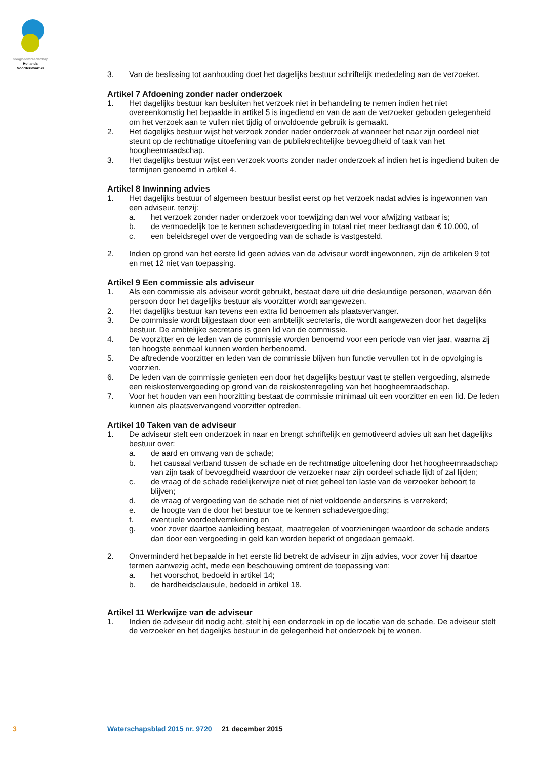hoogheemraadschap
Hollands
Noorderkwartier
3. Van de beslissing tot aanhouding doet het dagelijks bestuur schriftelijk mededeling aan de verzoeker.
Artikel 7 Afdoening zonder nader onderzoek
1. Het dagelijks bestuur kan besluiten het verzoek niet in behandeling te nemen indien het niet overeenkomstig het bepaalde in artikel 5 is ingediend en van de aan de verzoeker geboden gelegenheid om het verzoek aan te vullen niet tijdig of onvoldoende gebruik is gemaakt.
2. Het dagelijks bestuur wijst het verzoek zonder nader onderzoek af wanneer het naar zijn oordeel niet steunt op de rechtmatige uitoefening van de publiekrechtelijke bevoegdheid of taak van het hoogheemraadschap.
3. Het dagelijks bestuur wijst een verzoek voorts zonder nader onderzoek af indien het is ingediend buiten de termijnen genoemd in artikel 4.
Artikel 8 Inwinning advies
1. Het dagelijks bestuur of algemeen bestuur beslist eerst op het verzoek nadat advies is ingewonnen van een adviseur, tenzij:
a. het verzoek zonder nader onderzoek voor toewijzing dan wel voor afwijzing vatbaar is;
b. de vermoedelijk toe te kennen schadevergoeding in totaal niet meer bedraagt dan € 10.000, of
c. een beleidsregel over de vergoeding van de schade is vastgesteld.
2. Indien op grond van het eerste lid geen advies van de adviseur wordt ingewonnen, zijn de artikelen 9 tot en met 12 niet van toepassing.
Artikel 9 Een commissie als adviseur
1. Als een commissie als adviseur wordt gebruikt, bestaat deze uit drie deskundige personen, waarvan één persoon door het dagelijks bestuur als voorzitter wordt aangewezen.
2. Het dagelijks bestuur kan tevens een extra lid benoemen als plaatsvervanger.
3. De commissie wordt bijgestaan door een ambtelijk secretaris, die wordt aangewezen door het dagelijks bestuur. De ambtelijke secretaris is geen lid van de commissie.
4. De voorzitter en de leden van de commissie worden benoemd voor een periode van vier jaar, waarna zij ten hoogste eenmaal kunnen worden herbenoemd.
5. De aftredende voorzitter en leden van de commissie blijven hun functie vervullen tot in de opvolging is voorzien.
6. De leden van de commissie genieten een door het dagelijks bestuur vast te stellen vergoeding, alsmede een reiskostenvergoeding op grond van de reiskostenregeling van het hoogheemraadschap.
7. Voor het houden van een hoorzitting bestaat de commissie minimaal uit een voorzitter en een lid. De leden kunnen als plaatsvervangend voorzitter optreden.
Artikel 10 Taken van de adviseur
1. De adviseur stelt een onderzoek in naar en brengt schriftelijk en gemotiveerd advies uit aan het dagelijks bestuur over:
a. de aard en omvang van de schade;
b. het causaal verband tussen de schade en de rechtmatige uitoefening door het hoogheemraadschap van zijn taak of bevoegdheid waardoor de verzoeker naar zijn oordeel schade lijdt of zal lijden;
c. de vraag of de schade redelijkerwijze niet of niet geheel ten laste van de verzoeker behoort te blijven;
d. de vraag of vergoeding van de schade niet of niet voldoende anderszins is verzekerd;
e. de hoogte van de door het bestuur toe te kennen schadevergoeding;
f. eventuele voordeelverrekening en
g. voor zover daartoe aanleiding bestaat, maatregelen of voorzieningen waardoor de schade anders dan door een vergoeding in geld kan worden beperkt of ongedaan gemaakt.
2. Onverminderd het bepaalde in het eerste lid betrekt de adviseur in zijn advies, voor zover hij daartoe termen aanwezig acht, mede een beschouwing omtrent de toepassing van:
a. het voorschot, bedoeld in artikel 14;
b. de hardheidsclausule, bedoeld in artikel 18.
Artikel 11 Werkwijze van de adviseur
1. Indien de adviseur dit nodig acht, stelt hij een onderzoek in op de locatie van de schade. De adviseur stelt de verzoeker en het dagelijks bestuur in de gelegenheid het onderzoek bij te wonen.
3
Waterschapsblad 2015 nr. 9720 21 december 2015